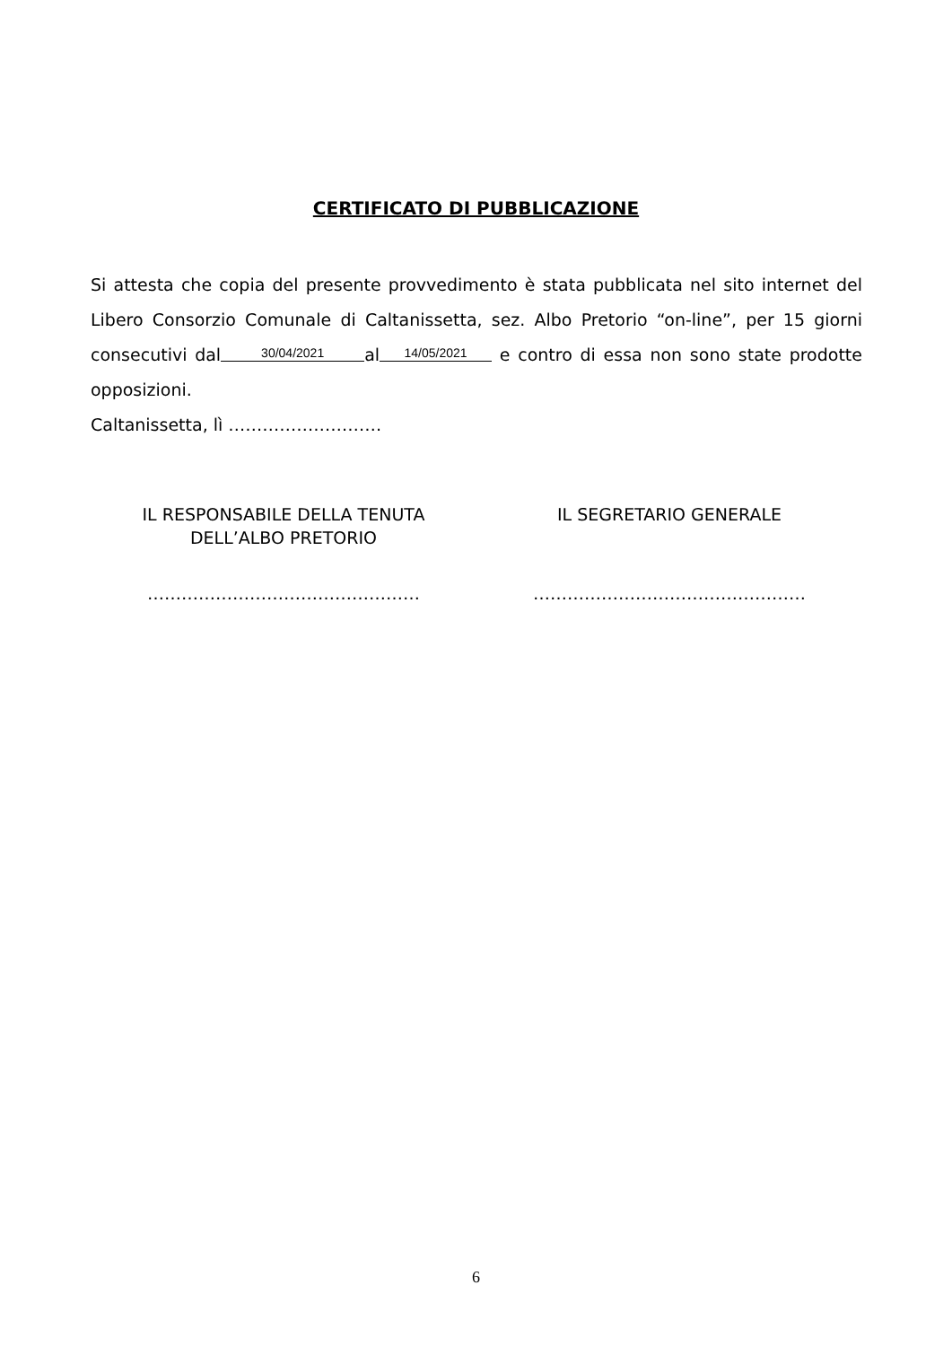CERTIFICATO DI PUBBLICAZIONE
Si attesta che copia del presente provvedimento è stata pubblicata nel sito internet del Libero Consorzio Comunale di Caltanissetta, sez. Albo Pretorio “on-line”, per 15 giorni consecutivi dal 30/04/2021 al 14/05/2021 e contro di essa non sono state prodotte opposizioni.
Caltanissetta, lì ………………………
IL RESPONSABILE DELLA TENUTA
DELL’ALBO PRETORIO
…………………………………………
IL SEGRETARIO GENERALE
…………………………………………
6